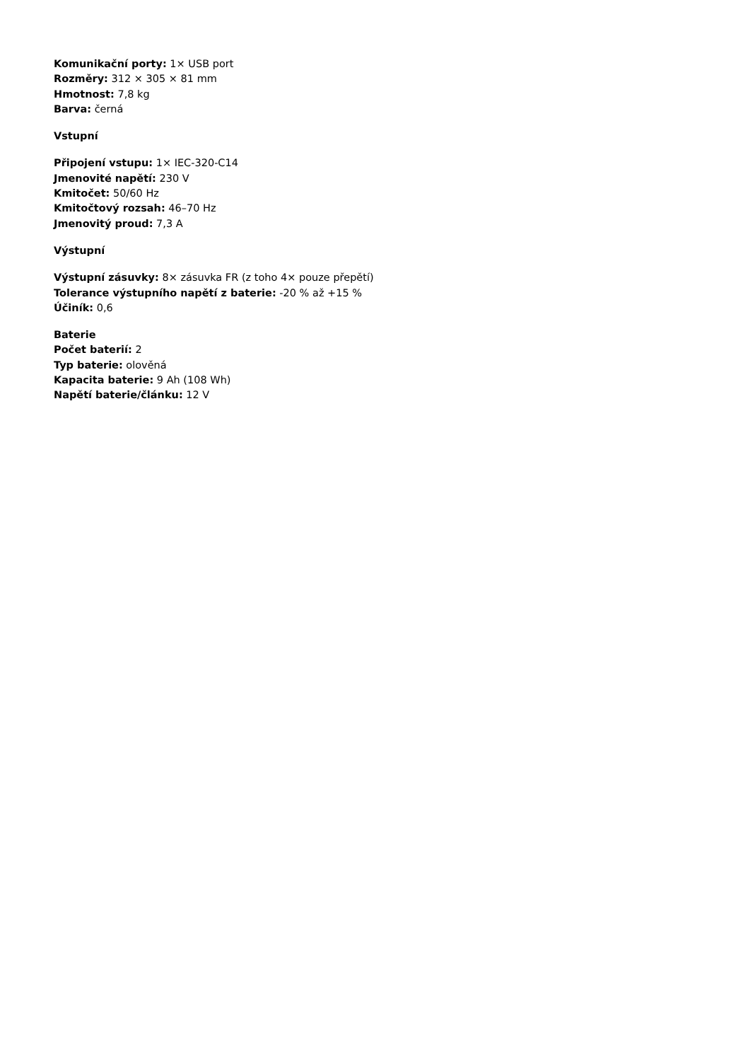Komunikační porty: 1× USB port
Rozměry: 312 × 305 × 81 mm
Hmotnost: 7,8 kg
Barva: černá
Vstupní
Připojení vstupu: 1× IEC-320-C14
Jmenovité napětí: 230 V
Kmitočet: 50/60 Hz
Kmitočtový rozsah: 46–70 Hz
Jmenovitý proud: 7,3 A
Výstupní
Výstupní zásuvky: 8× zásuvka FR (z toho 4× pouze přepětí)
Tolerance výstupního napětí z baterie: -20 % až +15 %
Účiník: 0,6
Baterie
Počet baterií: 2
Typ baterie: olověná
Kapacita baterie: 9 Ah (108 Wh)
Napětí baterie/článku: 12 V